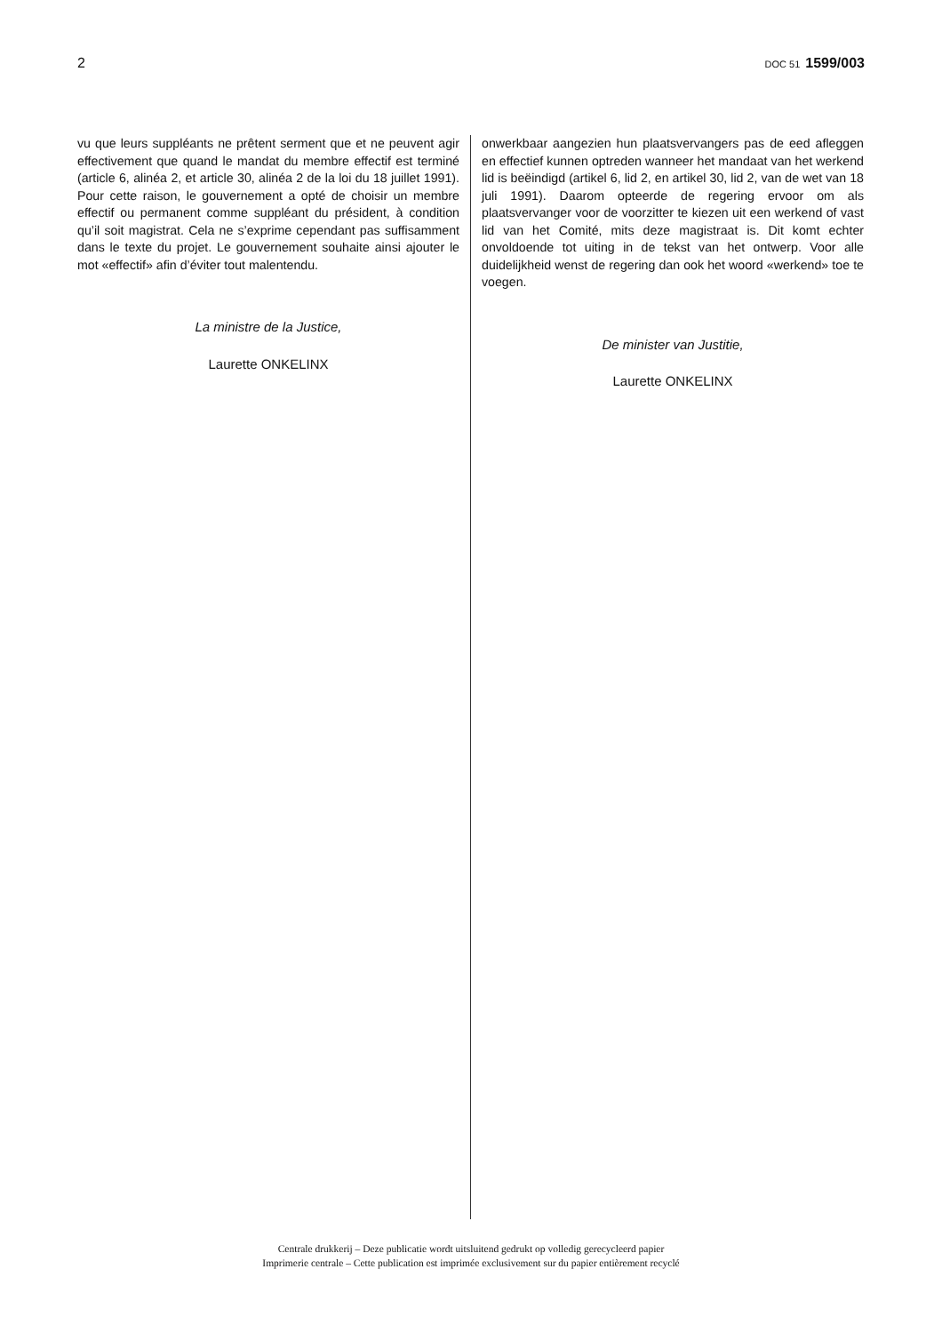2 DOC 51 1599/003
vu que leurs suppléants ne prêtent serment que et ne peuvent agir effectivement que quand le mandat du membre effectif est terminé (article 6, alinéa 2, et article 30, alinéa 2 de la loi du 18 juillet 1991). Pour cette raison, le gouvernement a opté de choisir un membre effectif ou permanent comme suppléant du président, à condition qu’il soit magistrat. Cela ne s’exprime cependant pas suffisamment dans le texte du projet. Le gouvernement souhaite ainsi ajouter le mot «effectif» afin d’éviter tout malentendu.
La ministre de la Justice,
Laurette ONKELINX
onwerkbaar aangezien hun plaatsvervangers pas de eed afleggen en effectief kunnen optreden wanneer het mandaat van het werkend lid is beëindigd (artikel 6, lid 2, en artikel 30, lid 2, van de wet van 18 juli 1991). Daarom opteerde de regering ervoor om als plaatsvervanger voor de voorzitter te kiezen uit een werkend of vast lid van het Comité, mits deze magistraat is. Dit komt echter onvoldoende tot uiting in de tekst van het ontwerp. Voor alle duidelijkheid wenst de regering dan ook het woord «werkend» toe te voegen.
De minister van Justitie,
Laurette ONKELINX
Centrale drukkerij – Deze publicatie wordt uitsluitend gedrukt op volledig gerecycleerd papier
Imprimerie centrale – Cette publication est imprimée exclusivement sur du papier entièrement recyclé